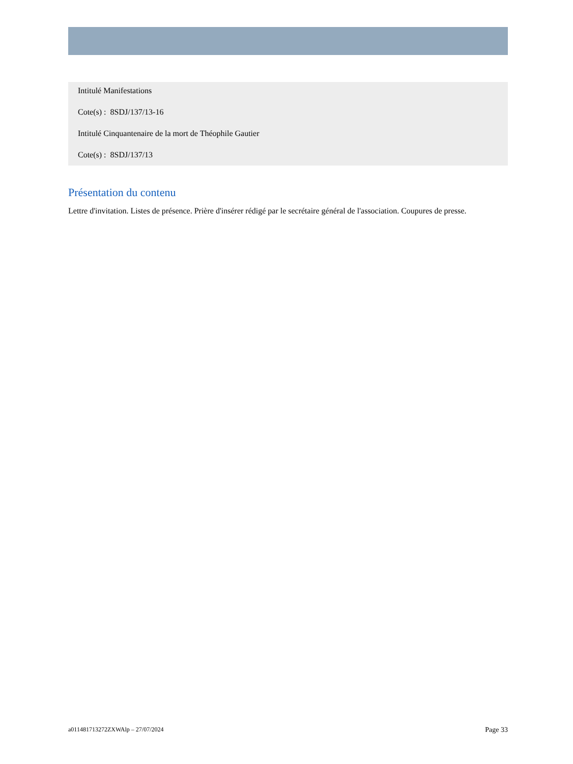Intitulé Manifestations
Cote(s) : 8SDJ/137/13-16
Intitulé Cinquantenaire de la mort de Théophile Gautier
Cote(s) : 8SDJ/137/13
Présentation du contenu
Lettre d'invitation. Listes de présence. Prière d'insérer rédigé par le secrétaire général de l'association. Coupures de presse.
a011481713272ZXWAlp – 27/07/2024 Page 33